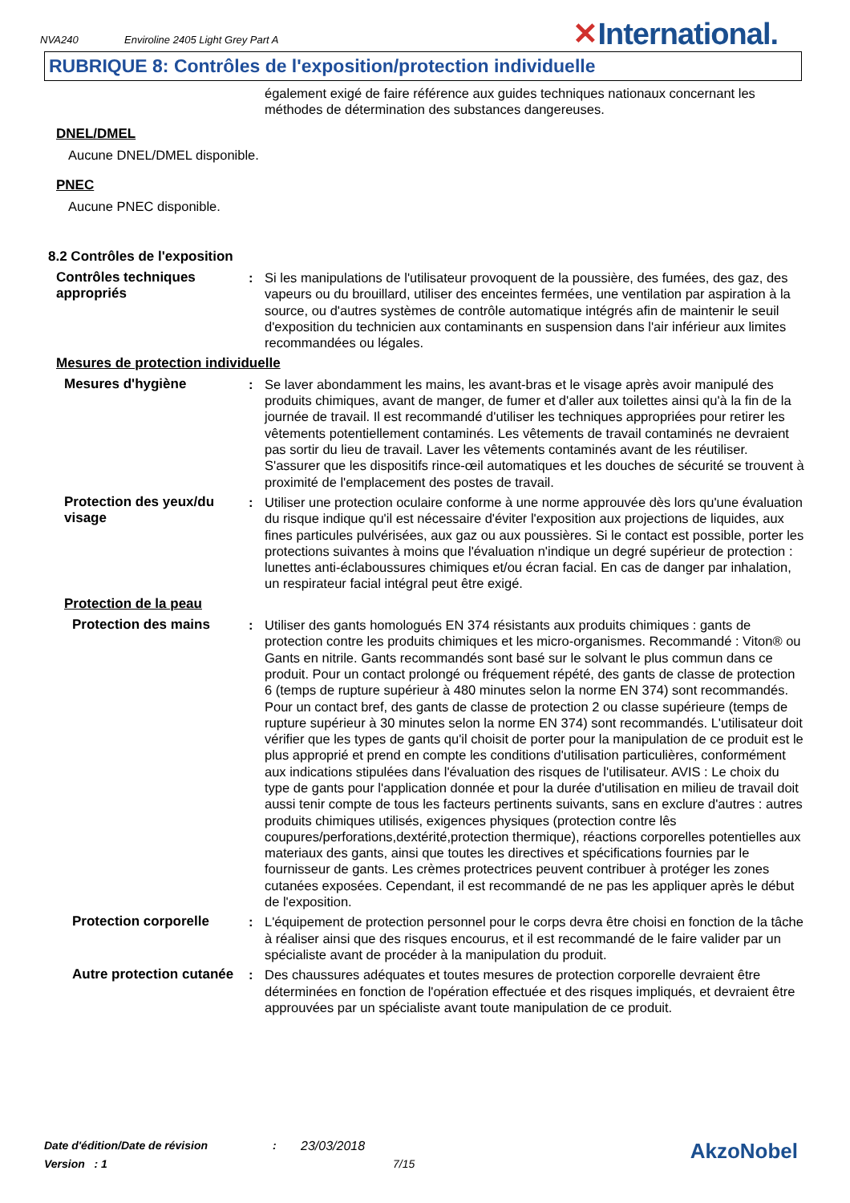NVA240 Enviroline 2405 Light Grey Part A
✕International.
RUBRIQUE 8: Contrôles de l'exposition/protection individuelle
également exigé de faire référence aux guides techniques nationaux concernant les méthodes de détermination des substances dangereuses.
DNEL/DMEL
Aucune DNEL/DMEL disponible.
PNEC
Aucune PNEC disponible.
8.2 Contrôles de l'exposition
Contrôles techniques appropriés
: Si les manipulations de l'utilisateur provoquent de la poussière, des fumées, des gaz, des vapeurs ou du brouillard, utiliser des enceintes fermées, une ventilation par aspiration à la source, ou d'autres systèmes de contrôle automatique intégrés afin de maintenir le seuil d'exposition du technicien aux contaminants en suspension dans l'air inférieur aux limites recommandées ou légales.
Mesures de protection individuelle
Mesures d'hygiène : Se laver abondamment les mains, les avant-bras et le visage après avoir manipulé des produits chimiques, avant de manger, de fumer et d'aller aux toilettes ainsi qu'à la fin de la journée de travail. Il est recommandé d'utiliser les techniques appropriées pour retirer les vêtements potentiellement contaminés. Les vêtements de travail contaminés ne devraient pas sortir du lieu de travail. Laver les vêtements contaminés avant de les réutiliser. S'assurer que les dispositifs rince-œil automatiques et les douches de sécurité se trouvent à proximité de l'emplacement des postes de travail.
Protection des yeux/du visage
: Utiliser une protection oculaire conforme à une norme approuvée dès lors qu'une évaluation du risque indique qu'il est nécessaire d'éviter l'exposition aux projections de liquides, aux fines particules pulvérisées, aux gaz ou aux poussières. Si le contact est possible, porter les protections suivantes à moins que l'évaluation n'indique un degré supérieur de protection : lunettes anti-éclaboussures chimiques et/ou écran facial. En cas de danger par inhalation, un respirateur facial intégral peut être exigé.
Protection de la peau
Protection des mains : Utiliser des gants homologués EN 374 résistants aux produits chimiques : gants de protection contre les produits chimiques et les micro-organismes. Recommandé : Viton® ou Gants en nitrile. Gants recommandés sont basé sur le solvant le plus commun dans ce produit. Pour un contact prolongé ou fréquement répété, des gants de classe de protection 6 (temps de rupture supérieur à 480 minutes selon la norme EN 374) sont recommandés. Pour un contact bref, des gants de classe de protection 2 ou classe supérieure (temps de rupture supérieur à 30 minutes selon la norme EN 374) sont recommandés. L'utilisateur doit vérifier que les types de gants qu'il choisit de porter pour la manipulation de ce produit est le plus approprié et prend en compte les conditions d'utilisation particulières, conformément aux indications stipulées dans l'évaluation des risques de l'utilisateur. AVIS : Le choix du type de gants pour l'application donnée et pour la durée d'utilisation en milieu de travail doit aussi tenir compte de tous les facteurs pertinents suivants, sans en exclure d'autres : autres produits chimiques utilisés, exigences physiques (protection contre lês coupures/perforations,dextérité,protection thermique), réactions corporelles potentielles aux materiaux des gants, ainsi que toutes les directives et spécifications fournies par le fournisseur de gants. Les crèmes protectrices peuvent contribuer à protéger les zones cutanées exposées. Cependant, il est recommandé de ne pas les appliquer après le début de l'exposition.
Protection corporelle : L'équipement de protection personnel pour le corps devra être choisi en fonction de la tâche à réaliser ainsi que des risques encourus, et il est recommandé de le faire valider par un spécialiste avant de procéder à la manipulation du produit.
Autre protection cutanée
: Des chaussures adéquates et toutes mesures de protection corporelle devraient être déterminées en fonction de l'opération effectuée et des risques impliqués, et devraient être approuvées par un spécialiste avant toute manipulation de ce produit.
Date d'édition/Date de révision: 23/03/2018 AkzoNobel
Version : 1 7/15